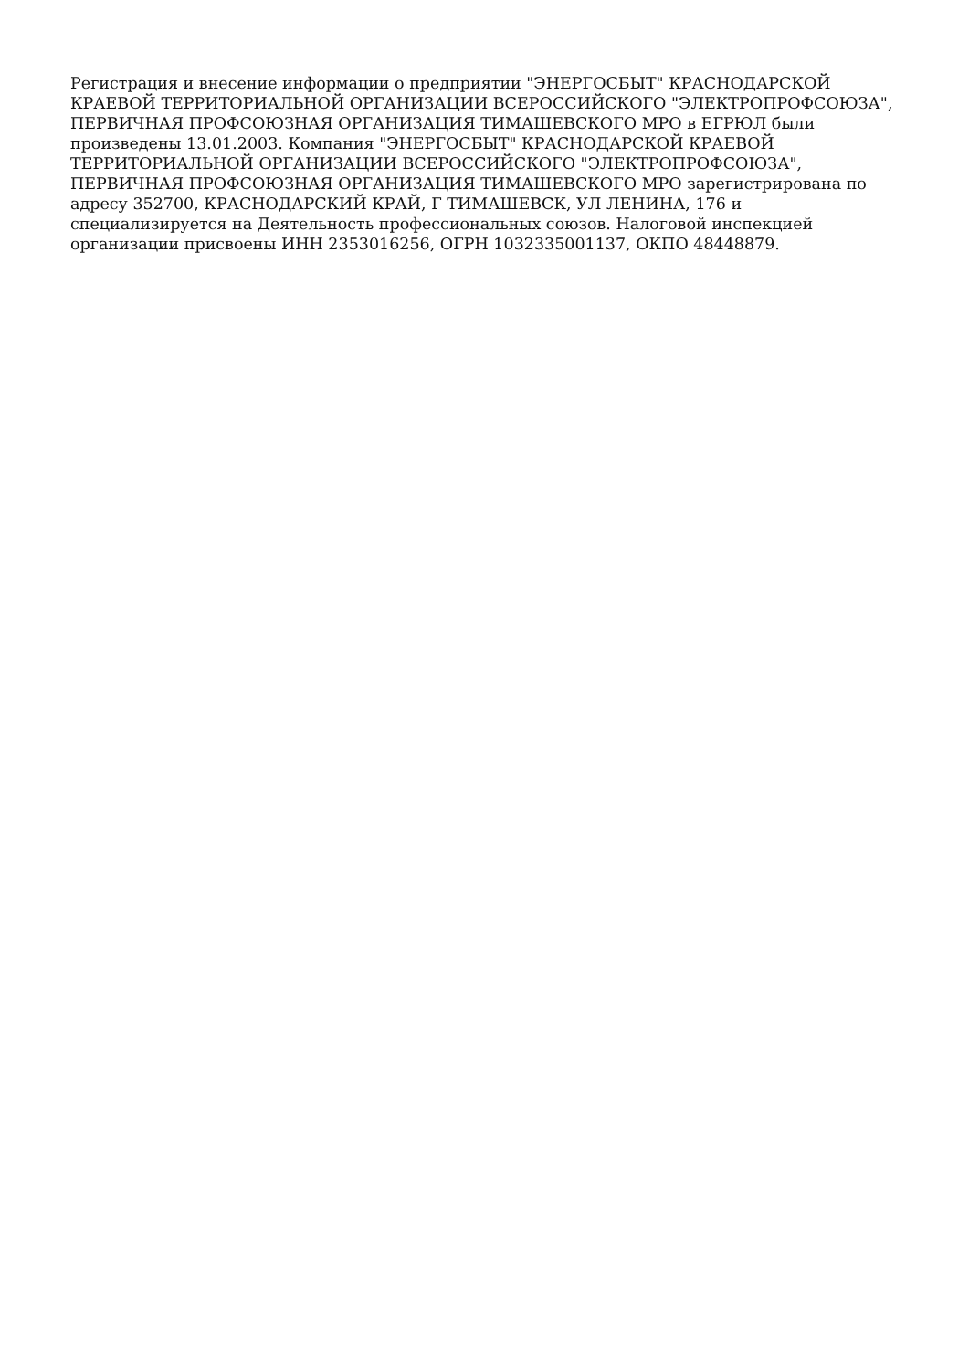Регистрация и внесение информации о предприятии "ЭНЕРГОСБЫТ" КРАСНОДАРСКОЙ
КРАЕВОЙ ТЕРРИТОРИАЛЬНОЙ ОРГАНИЗАЦИИ ВСЕРОССИЙСКОГО "ЭЛЕКТРОПРОФСОЮЗА",
ПЕРВИЧНАЯ ПРОФСОЮЗНАЯ ОРГАНИЗАЦИЯ ТИМАШЕВСКОГО МРО в ЕГРЮЛ были
произведены 13.01.2003. Компания "ЭНЕРГОСБЫТ" КРАСНОДАРСКОЙ КРАЕВОЙ
ТЕРРИТОРИАЛЬНОЙ ОРГАНИЗАЦИИ ВСЕРОССИЙСКОГО "ЭЛЕКТРОПРОФСОЮЗА",
ПЕРВИЧНАЯ ПРОФСОЮЗНАЯ ОРГАНИЗАЦИЯ ТИМАШЕВСКОГО МРО зарегистрирована по
адресу 352700, КРАСНОДАРСКИЙ КРАЙ, Г ТИМАШЕВСК, УЛ ЛЕНИНА, 176 и
специализируется на Деятельность профессиональных союзов. Налоговой инспекцией
организации присвоены ИНН 2353016256, ОГРН 1032335001137, ОКПО 48448879.